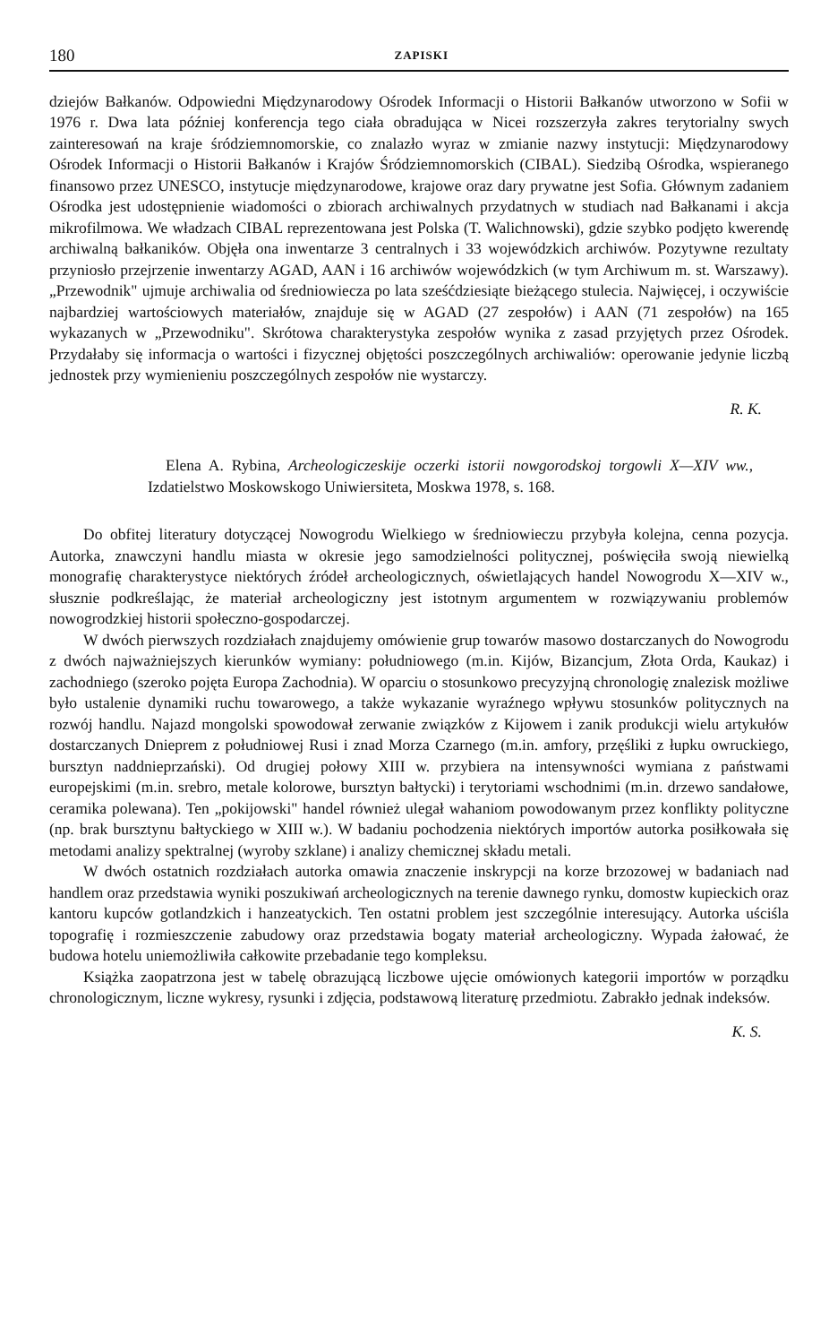180 ZAPISKI
dziejów Bałkanów. Odpowiedni Międzynarodowy Ośrodek Informacji o Historii Bałkanów utworzono w Sofii w 1976 r. Dwa lata później konferencja tego ciała obradująca w Nicei rozszerzyła zakres terytorialny swych zainteresowań na kraje śródziemnomorskie, co znalazło wyraz w zmianie nazwy instytucji: Międzynarodowy Ośrodek Informacji o Historii Bałkanów i Krajów Śródziemnomorskich (CIBAL). Siedzibą Ośrodka, wspieranego finansowo przez UNESCO, instytucje międzynarodowe, krajowe oraz dary prywatne jest Sofia. Głównym zadaniem Ośrodka jest udostępnienie wiadomości o zbiorach archiwalnych przydatnych w studiach nad Bałkanami i akcja mikrofilmowa. We władzach CIBAL reprezentowana jest Polska (T. Walichnowski), gdzie szybko podjęto kwerendę archiwalną bałkaników. Objęła ona inwentarze 3 centralnych i 33 wojewódzkich archiwów. Pozytywne rezultaty przyniosło przejrzenie inwentarzy AGAD, AAN i 16 archiwów wojewódzkich (w tym Archiwum m. st. Warszawy). „Przewodnik" ujmuje archiwalia od średniowiecza po lata sześćdziesiąte bieżącego stulecia. Najwięcej, i oczywiście najbardziej wartościowych materiałów, znajduje się w AGAD (27 zespołów) i AAN (71 zespołów) na 165 wykazanych w „Przewodniku". Skrótowa charakterystyka zespołów wynika z zasad przyjętych przez Ośrodek. Przydałaby się informacja o wartości i fizycznej objętości poszczególnych archiwaliów: operowanie jedynie liczbą jednostek przy wymienieniu poszczególnych zespołów nie wystarczy.
R. K.
Elena A. Rybina, Archeologiczeskije oczerki istorii nowgorodskoj torgowli X—XIV ww., Izdatielstwo Moskowskogo Uniwiersiteta, Moskwa 1978, s. 168.
Do obfitej literatury dotyczącej Nowogrodu Wielkiego w średniowieczu przybyła kolejna, cenna pozycja. Autorka, znawczyni handlu miasta w okresie jego samodzielności politycznej, poświęciła swoją niewielką monografię charakterystyce niektórych źródeł archeologicznych, oświetlających handel Nowogrodu X—XIV w., słusznie podkreślając, że materiał archeologiczny jest istotnym argumentem w rozwiązywaniu problemów nowogrodzkiej historii społeczno-gospodarczej.
W dwóch pierwszych rozdziałach znajdujemy omówienie grup towarów masowo dostarczanych do Nowogrodu z dwóch najważniejszych kierunków wymiany: południowego (m.in. Kijów, Bizancjum, Złota Orda, Kaukaz) i zachodniego (szeroko pojęta Europa Zachodnia). W oparciu o stosunkowo precyzyjną chronologię znalezisk możliwe było ustalenie dynamiki ruchu towarowego, a także wykazanie wyraźnego wpływu stosunków politycznych na rozwój handlu. Najazd mongolski spowodował zerwanie związków z Kijowem i zanik produkcji wielu artykułów dostarczanych Dnieprem z południowej Rusi i znad Morza Czarnego (m.in. amfory, przęśliki z łupku owruckiego, bursztyn naddnieprzański). Od drugiej połowy XIII w. przybiera na intensywności wymiana z państwami europejskimi (m.in. srebro, metale kolorowe, bursztyn bałtycki) i terytoriami wschodnimi (m.in. drzewo sandałowe, ceramika polewana). Ten „pokijowski" handel również ulegał wahaniom powodowanym przez konflikty polityczne (np. brak bursztynu bałtyckiego w XIII w.). W badaniu pochodzenia niektórych importów autorka posiłkowała się metodami analizy spektralnej (wyroby szklane) i analizy chemicznej składu metali.
W dwóch ostatnich rozdziałach autorka omawia znaczenie inskrypcji na korze brzozowej w badaniach nad handlem oraz przedstawia wyniki poszukiwań archeologicznych na terenie dawnego rynku, domostw kupieckich oraz kantoru kupców gotlandzkich i hanzeatyckich. Ten ostatni problem jest szczególnie interesujący. Autorka uściśla topografię i rozmieszczenie zabudowy oraz przedstawia bogaty materiał archeologiczny. Wypada żałować, że budowa hotelu uniemożliwiła całkowite przebadanie tego kompleksu.
Książka zaopatrzona jest w tabelę obrazującą liczbowe ujęcie omówionych kategorii importów w porządku chronologicznym, liczne wykresy, rysunki i zdjęcia, podstawową literaturę przedmiotu. Zabrakło jednak indeksów.
K. S.